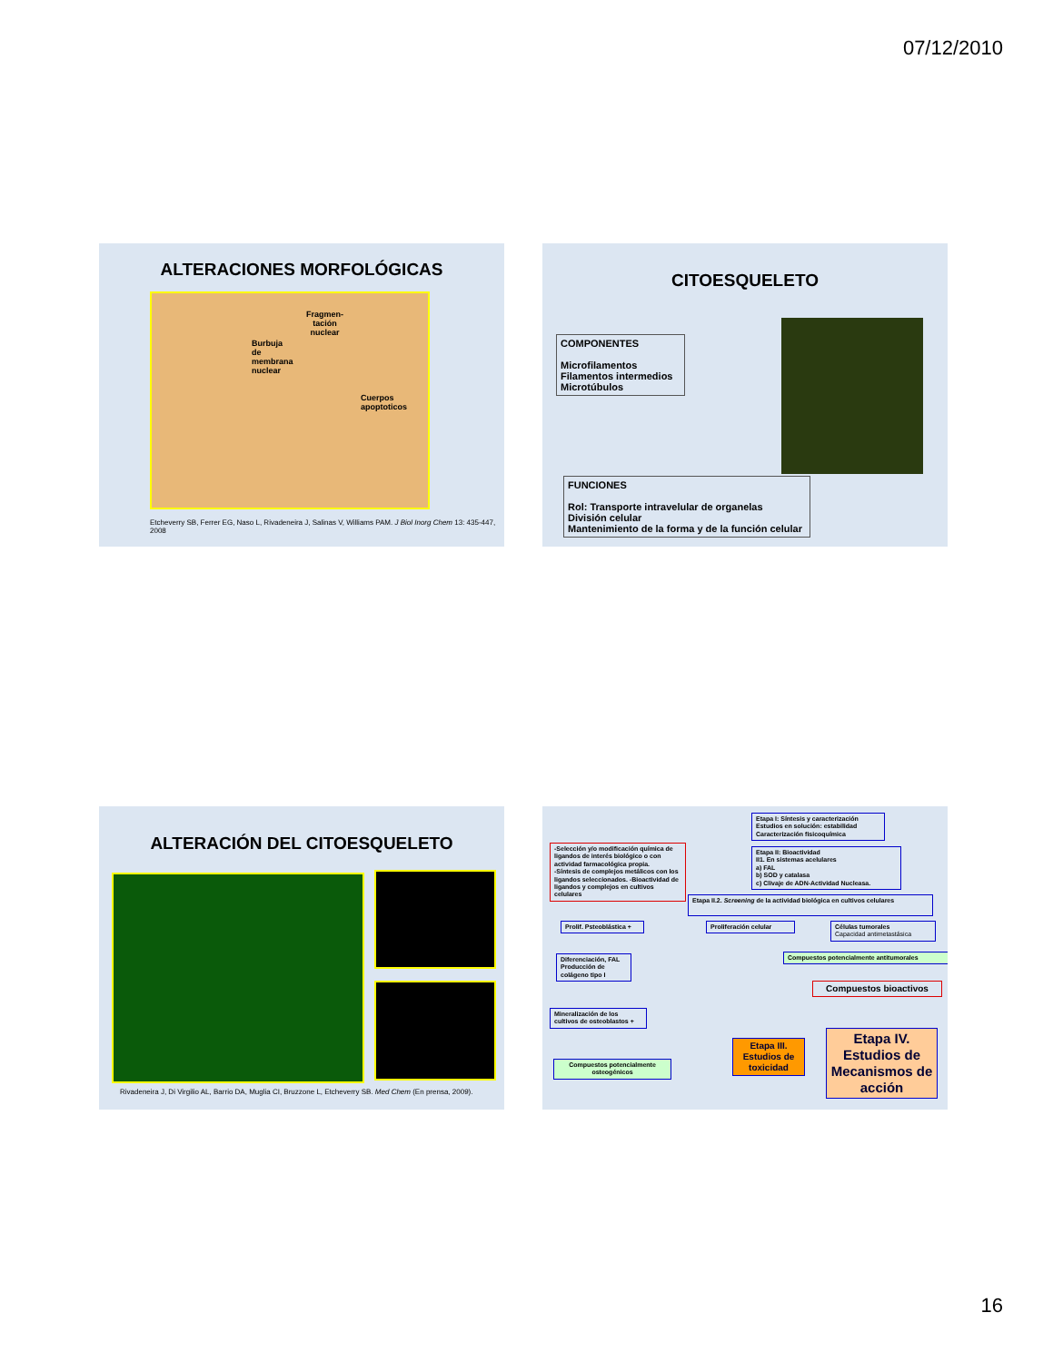07/12/2010
ALTERACIONES MORFOLÓGICAS
Fragmen-
tación
nuclear
Burbuja
de
membrana
nuclear
Cuerpos
apoptoticos
Etcheverry SB, Ferrer EG, Naso L, Rivadeneira J, Salinas V, Williams PAM. J Biol Inorg Chem 13: 435-447, 2008
CITOESQUELETO
COMPONENTES
Microfilamentos
Filamentos intermedios
Microtúbulos
FUNCIONES
Rol: Transporte intravelular de organelas
División celular
Mantenimiento de la forma y de la función celular
ALTERACIÓN DEL CITOESQUELETO
Rivadeneira J, Di Virgilio AL, Barrio DA, Muglia CI, Bruzzone L, Etcheverry SB. Med Chem (En prensa, 2009).
Etapa I: Síntesis y caracterización
Estudios en solución: estabilidad
Caracterización fisicoquímica
-Selección y/o modificación química de ligandos de interés biológico o con actividad farmacológica propia.
-Síntesis de complejos metálicos con los ligandos seleccionados. -Bioactividad de ligandos y complejos en cultivos celulares
Etapa II: Bioactividad
II1. En sistemas acelulares
a) FAL
b) SOD y catalasa
c) Clivaje de ADN-Actividad Nucleasa.
Etapa II.2. Screening de la actividad biológica en cultivos celulares
Prolif. Psteoblástica +
Proliferación celular
Células tumorales
Capacidad antimetastásica
Compuestos potencialmente antitumorales
Diferenciación, FAL
Producción de colágeno tipo I
Compuestos bioactivos
Mineralización de los cultivos de osteoblastos +
Etapa III.
Estudios de toxicidad
Etapa IV.
Estudios de Mecanismos de acción
Compuestos potencialmente osteogénicos
16